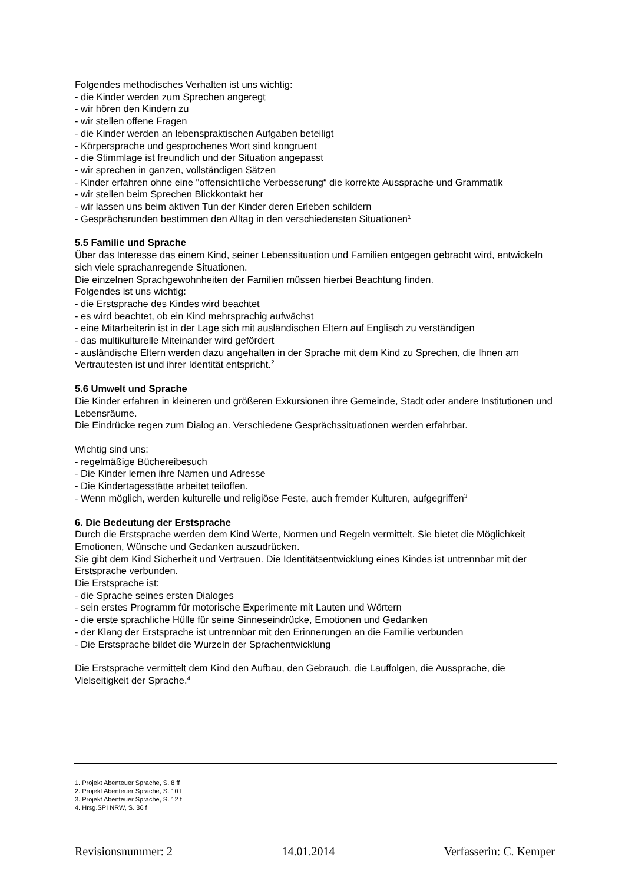Folgendes methodisches Verhalten ist uns wichtig:
- die Kinder werden zum Sprechen angeregt
- wir hören den Kindern zu
- wir stellen offene Fragen
- die Kinder werden an lebenspraktischen Aufgaben beteiligt
- Körpersprache und gesprochenes Wort sind kongruent
- die Stimmlage ist freundlich und der Situation angepasst
- wir sprechen in ganzen, vollständigen Sätzen
- Kinder erfahren ohne eine "offensichtliche Verbesserung“ die korrekte Aussprache und Grammatik
- wir stellen beim Sprechen Blickkontakt her
- wir lassen uns beim aktiven Tun der Kinder deren Erleben schildern
- Gesprächsrunden bestimmen den Alltag in den verschiedensten Situationen<sup>1</sup>
5.5 Familie und Sprache
Über das Interesse das einem Kind, seiner Lebenssituation und Familien entgegen gebracht wird, entwickeln sich viele sprachanregende Situationen.
Die einzelnen Sprachgewohnheiten der Familien müssen hierbei Beachtung finden.
Folgendes ist uns wichtig:
- die Erstsprache des Kindes wird beachtet
- es wird beachtet, ob ein Kind mehrsprachig aufwächst
- eine Mitarbeiterin ist in der Lage sich mit ausländischen Eltern auf Englisch zu verständigen
- das multikulturelle Miteinander wird gefördert
- ausländische Eltern werden dazu angehalten in der Sprache mit dem Kind zu Sprechen, die Ihnen am Vertrautesten ist und ihrer Identität entspricht.<sup>2</sup>
5.6 Umwelt und Sprache
Die Kinder erfahren in kleineren und größeren Exkursionen ihre Gemeinde, Stadt oder andere Institutionen und Lebensräume.
Die Eindrücke regen zum Dialog an. Verschiedene Gesprächssituationen werden erfahrbar.
Wichtig sind uns:
- regelmäßige Büchereibesuch
- Die Kinder lernen ihre Namen und Adresse
- Die Kindertagesstätte arbeitet teiloffen.
- Wenn möglich, werden kulturelle und religiöse Feste, auch fremder Kulturen, aufgegriffen<sup>3</sup>
6. Die Bedeutung der Erstsprache
Durch die Erstsprache werden dem Kind Werte, Normen und Regeln vermittelt. Sie bietet die Möglichkeit Emotionen, Wünsche und Gedanken auszudrücken.
Sie gibt dem Kind Sicherheit und Vertrauen. Die Identitätsentwicklung eines Kindes ist untrennbar mit der Erstsprache verbunden.
Die Erstsprache ist:
- die Sprache seines ersten Dialoges
- sein erstes Programm für motorische Experimente mit Lauten und Wörtern
- die erste sprachliche Hülle für seine Sinneseindrücke, Emotionen und Gedanken
- der Klang der Erstsprache ist untrennbar mit den Erinnerungen an die Familie verbunden
- Die Erstsprache bildet die Wurzeln der Sprachentwicklung
Die Erstsprache vermittelt dem Kind den Aufbau, den Gebrauch, die Lauffolgen, die Aussprache, die Vielseitigkeit der Sprache.<sup>4</sup>
1. Projekt Abenteuer Sprache, S. 8 ff
2. Projekt Abenteuer Sprache, S. 10 f
3. Projekt Abenteuer Sprache, S. 12 f
4. Hrsg.SPI NRW, S. 36 f
Revisionsnummer: 2 14.01.2014 Verfasserin: C. Kemper